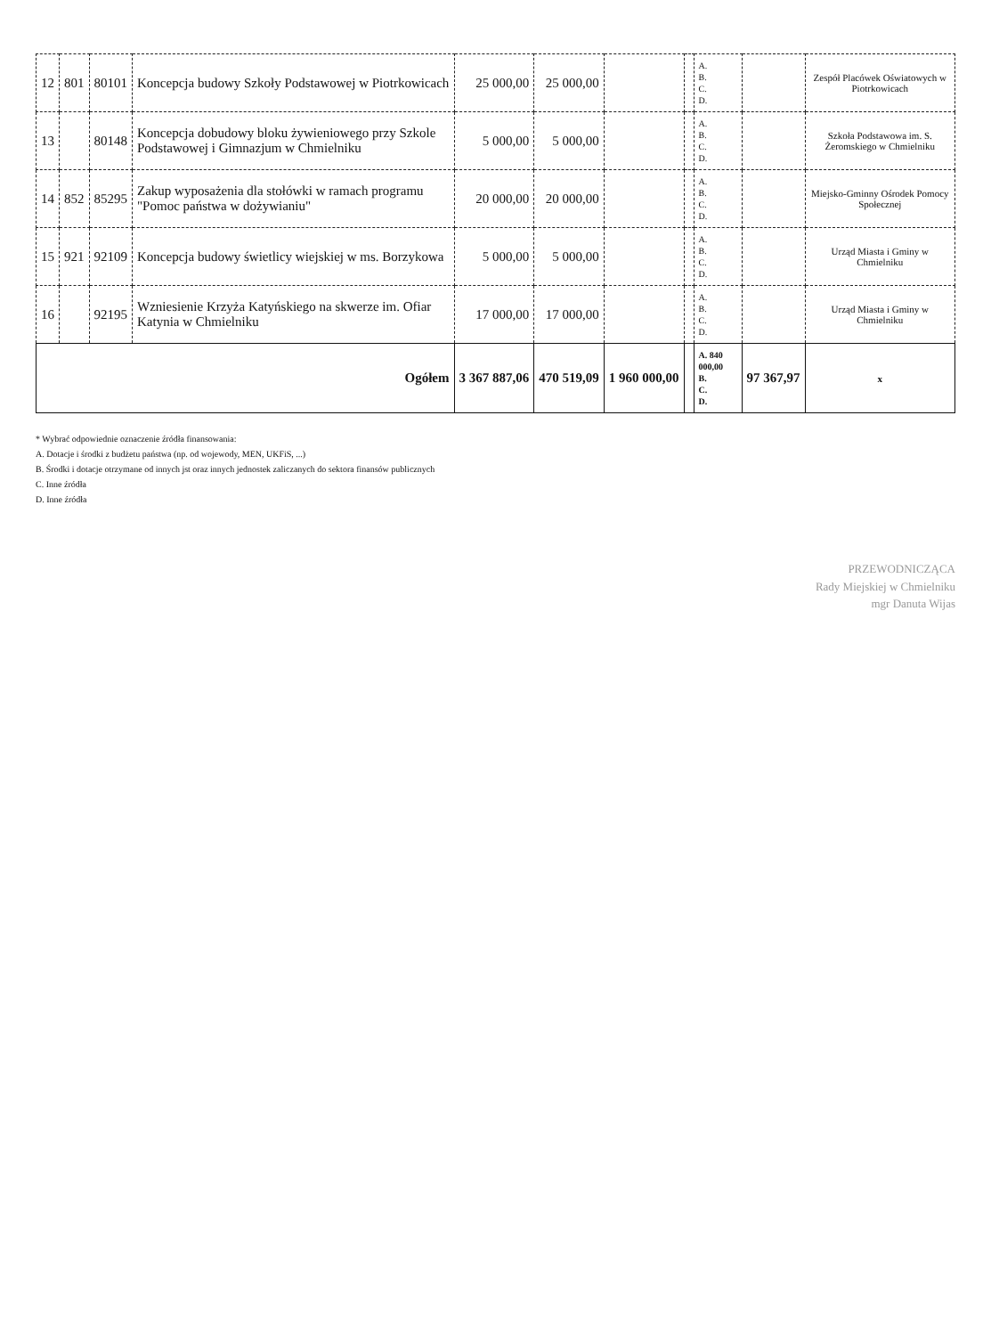| 12 | 801 | 80101 | Koncepcja budowy Szkoły Podstawowej w Piotrkowicach | 25 000,00 | 25 000,00 | | | A. B. C. D. | | Zespół Placówek Oświatowych w Piotrkowicach |
| 13 | | 80148 | Koncepcja dobudowy bloku żywieniowego przy Szkole Podstawowej i Gimnazjum w Chmielniku | 5 000,00 | 5 000,00 | | | A. B. C. D. | | Szkoła Podstawowa im. S. Żeromskiego w Chmielniku |
| 14 | 852 | 85295 | Zakup wyposażenia dla stołówki w ramach programu "Pomoc państwa w dożywianiu" | 20 000,00 | 20 000,00 | | | A. B. C. D. | | Miejsko-Gminny Ośrodek Pomocy Społecznej |
| 15 | 921 | 92109 | Koncepcja budowy świetlicy wiejskiej w ms. Borzykowa | 5 000,00 | 5 000,00 | | | A. B. C. D. | | Urząd Miasta i Gminy w Chmielniku |
| 16 | | 92195 | Wzniesienie Krzyża Katyńskiego na skwerze im. Ofiar Katynia w Chmielniku | 17 000,00 | 17 000,00 | | | A. B. C. D. | | Urząd Miasta i Gminy w Chmielniku |
| Ogółem | | | | 3 367 887,06 | 470 519,09 | 1 960 000,00 | | A. 840 000,00 B. C. D. | 97 367,97 | x |
* Wybrać odpowiednie oznaczenie źródła finansowania:
A. Dotacje i środki z budżetu państwa (np. od wojewody, MEN, UKFiS, ...)
B. Środki i dotacje otrzymane od innych jst oraz innych jednostek zaliczanych do sektora finansów publicznych
C. Inne źródła
D. Inne źródła
PRZEWODNICZĄCA
Rady Miejskiej w Chmielniku
mgr Danuta Wijas